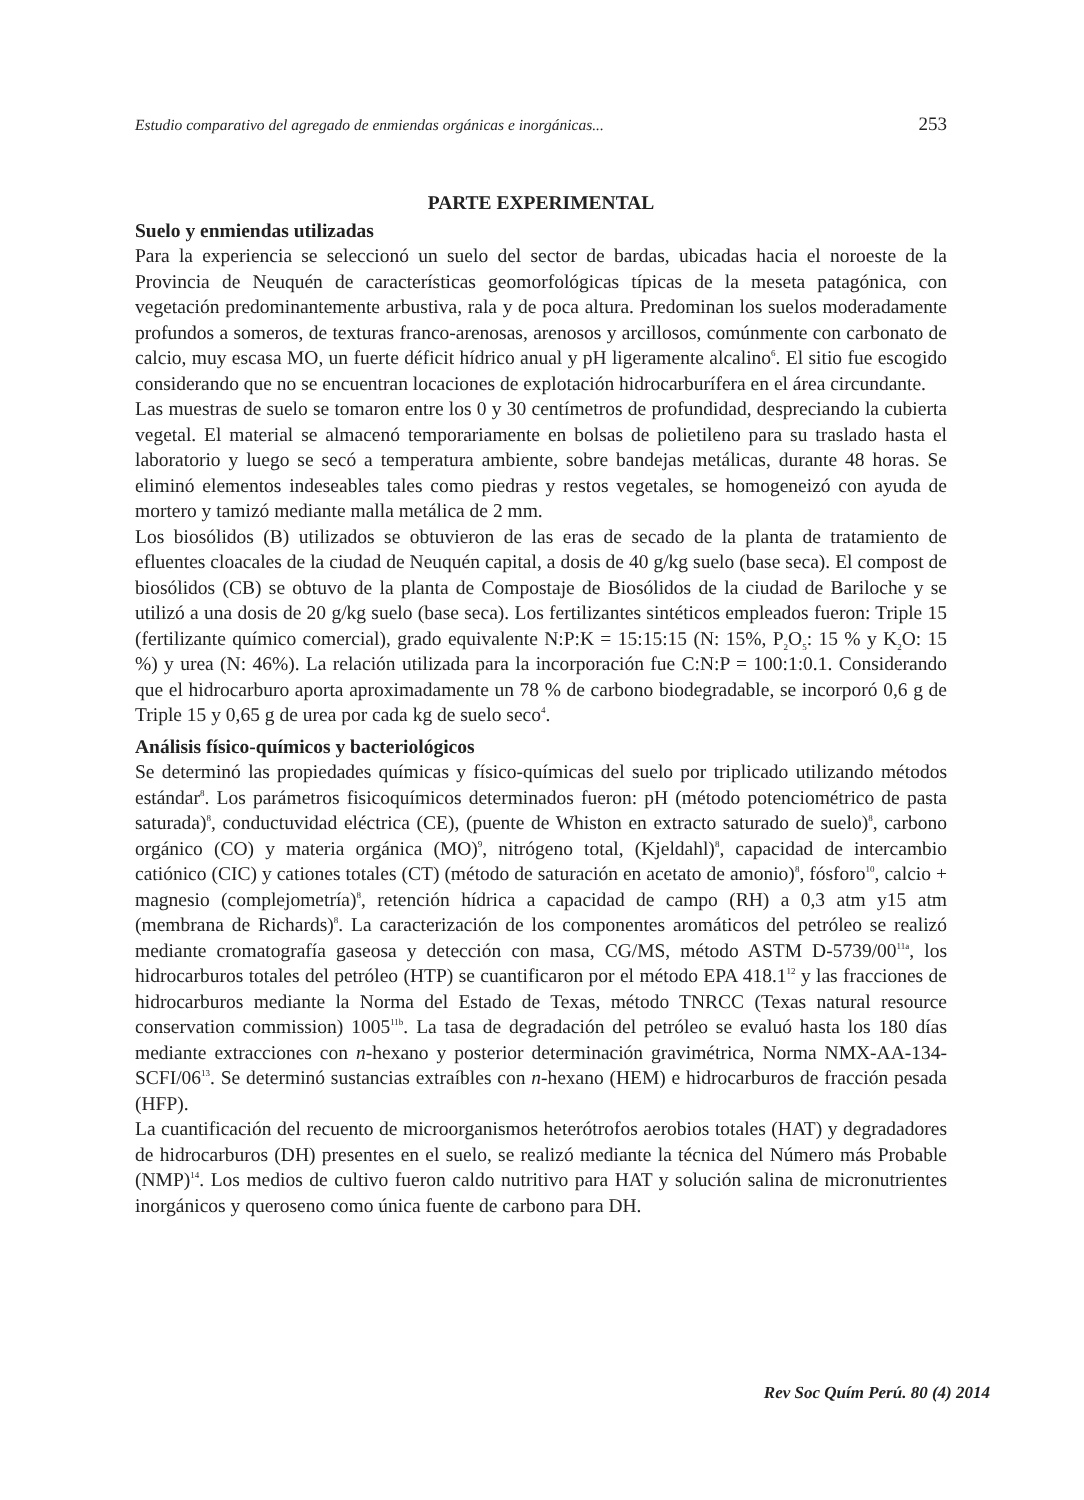Estudio comparativo del agregado de enmiendas orgánicas e inorgánicas... 253
PARTE EXPERIMENTAL
Suelo y enmiendas utilizadas
Para la experiencia se seleccionó un suelo del sector de bardas, ubicadas hacia el noroeste de la Provincia de Neuquén de características geomorfológicas típicas de la meseta patagónica, con vegetación predominantemente arbustiva, rala y de poca altura. Predominan los suelos moderadamente profundos a someros, de texturas franco-arenosas, arenosos y arcillosos, comúnmente con carbonato de calcio, muy escasa MO, un fuerte déficit hídrico anual y pH ligeramente alcalino<sup>6</sup>. El sitio fue escogido considerando que no se encuentran locaciones de explotación hidrocarburífera en el área circundante.
Las muestras de suelo se tomaron entre los 0 y 30 centímetros de profundidad, despreciando la cubierta vegetal. El material se almacenó temporariamente en bolsas de polietileno para su traslado hasta el laboratorio y luego se secó a temperatura ambiente, sobre bandejas metálicas, durante 48 horas. Se eliminó elementos indeseables tales como piedras y restos vegetales, se homogeneizó con ayuda de mortero y tamizó mediante malla metálica de 2 mm.
Los biosólidos (B) utilizados se obtuvieron de las eras de secado de la planta de tratamiento de efluentes cloacales de la ciudad de Neuquén capital, a dosis de 40 g/kg suelo (base seca). El compost de biosólidos (CB) se obtuvo de la planta de Compostaje de Biosólidos de la ciudad de Bariloche y se utilizó a una dosis de 20 g/kg suelo (base seca). Los fertilizantes sintéticos empleados fueron: Triple 15 (fertilizante químico comercial), grado equivalente N:P:K = 15:15:15 (N: 15%, P<sub>2</sub>O<sub>5</sub>: 15 % y K<sub>2</sub>O: 15 %) y urea (N: 46%). La relación utilizada para la incorporación fue C:N:P = 100:1:0.1. Considerando que el hidrocarburo aporta aproximadamente un 78 % de carbono biodegradable, se incorporó 0,6 g de Triple 15 y 0,65 g de urea por cada kg de suelo seco<sup>4</sup>.
Análisis físico-químicos y bacteriológicos
Se determinó las propiedades químicas y físico-químicas del suelo por triplicado utilizando métodos estándar<sup>8</sup>. Los parámetros fisicoquímicos determinados fueron: pH (método potenciométrico de pasta saturada)<sup>8</sup>, conductuvidad eléctrica (CE), (puente de Whiston en extracto saturado de suelo)<sup>8</sup>, carbono orgánico (CO) y materia orgánica (MO)<sup>9</sup>, nitrógeno total, (Kjeldahl)<sup>8</sup>, capacidad de intercambio catiónico (CIC) y cationes totales (CT) (método de saturación en acetato de amonio)<sup>8</sup>, fósforo<sup>10</sup>, calcio + magnesio (complejometría)<sup>8</sup>, retención hídrica a capacidad de campo (RH) a 0,3 atm y15 atm (membrana de Richards)<sup>8</sup>. La caracterización de los componentes aromáticos del petróleo se realizó mediante cromatografía gaseosa y detección con masa, CG/MS, método ASTM D-5739/00<sup>11a</sup>, los hidrocarburos totales del petróleo (HTP) se cuantificaron por el método EPA 418.1<sup>12</sup> y las fracciones de hidrocarburos mediante la Norma del Estado de Texas, método TNRCC (Texas natural resource conservation commission) 1005<sup>11b</sup>. La tasa de degradación del petróleo se evaluó hasta los 180 días mediante extracciones con n-hexano y posterior determinación gravimétrica, Norma NMX-AA-134-SCFI/06<sup>13</sup>. Se determinó sustancias extraíbles con n-hexano (HEM) e hidrocarburos de fracción pesada (HFP).
La cuantificación del recuento de microorganismos heterótrofos aerobios totales (HAT) y degradadores de hidrocarburos (DH) presentes en el suelo, se realizó mediante la técnica del Número más Probable (NMP)<sup>14</sup>. Los medios de cultivo fueron caldo nutritivo para HAT y solución salina de micronutrientes inorgánicos y queroseno como única fuente de carbono para DH.
Rev Soc Quím Perú. 80 (4) 2014